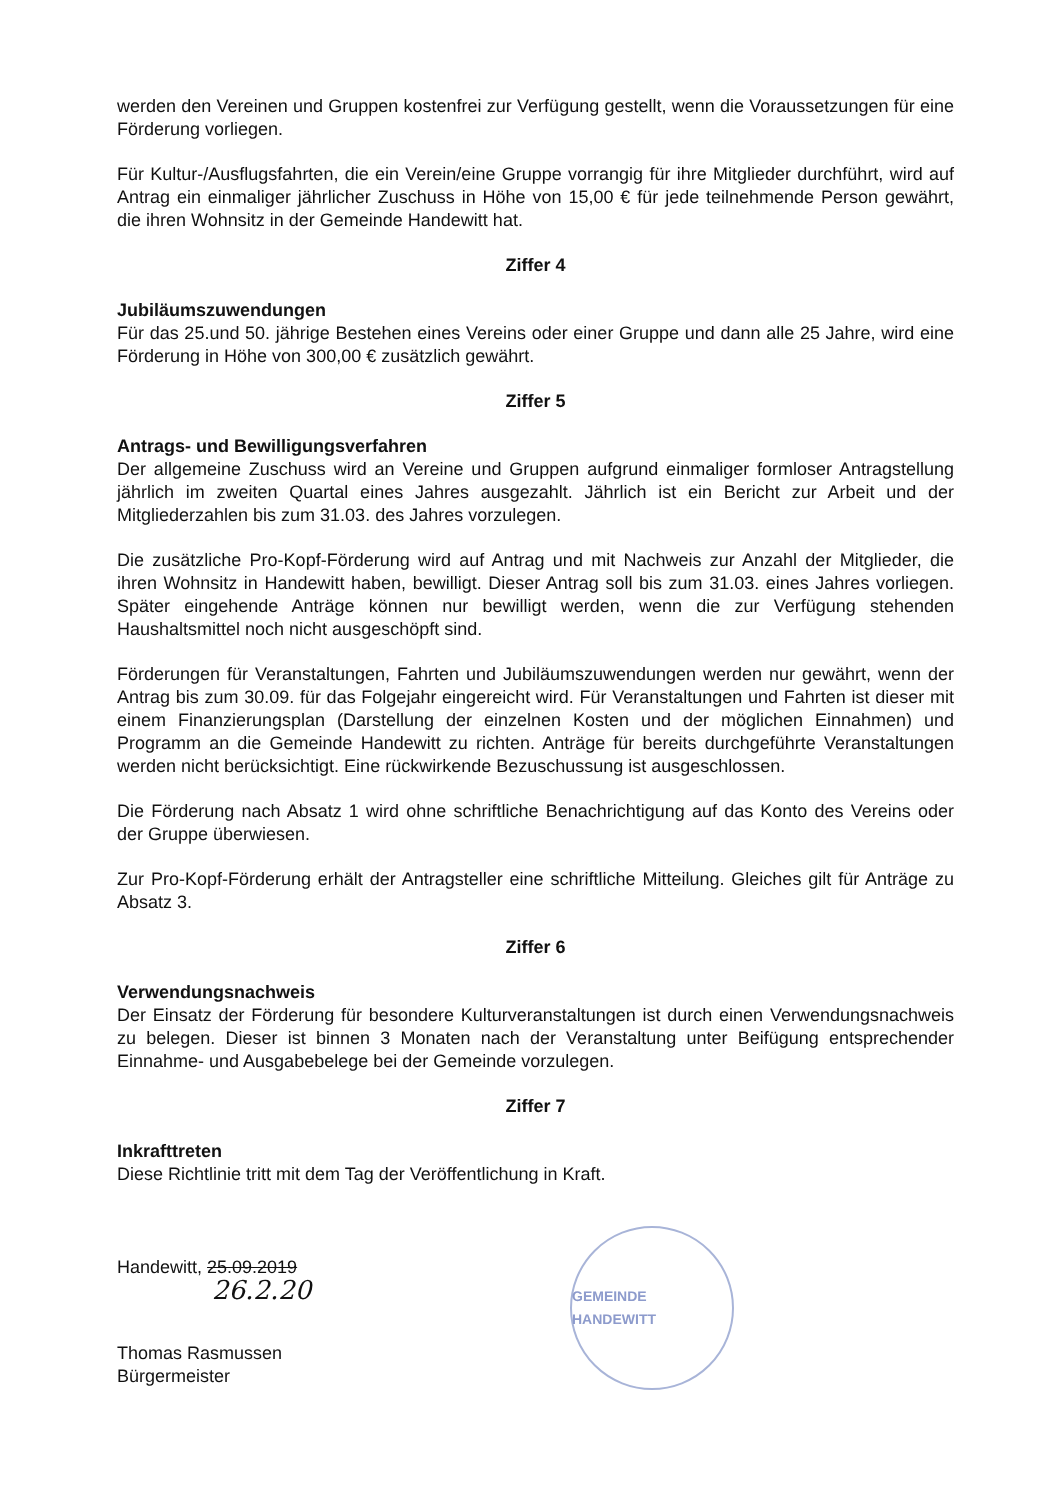werden den Vereinen und Gruppen kostenfrei zur Verfügung gestellt, wenn die Voraussetzungen für eine Förderung vorliegen.
Für Kultur-/Ausflugsfahrten, die ein Verein/eine Gruppe vorrangig für ihre Mitglieder durchführt, wird auf Antrag ein einmaliger jährlicher Zuschuss in Höhe von 15,00 € für jede teilnehmende Person gewährt, die ihren Wohnsitz in der Gemeinde Handewitt hat.
Ziffer 4
Jubiläumszuwendungen
Für das 25.und 50. jährige Bestehen eines Vereins oder einer Gruppe und dann alle 25 Jahre, wird eine Förderung in Höhe von 300,00 € zusätzlich gewährt.
Ziffer 5
Antrags- und Bewilligungsverfahren
Der allgemeine Zuschuss wird an Vereine und Gruppen aufgrund einmaliger formloser Antragstellung jährlich im zweiten Quartal eines Jahres ausgezahlt. Jährlich ist ein Bericht zur Arbeit und der Mitgliederzahlen bis zum 31.03. des Jahres vorzulegen.
Die zusätzliche Pro-Kopf-Förderung wird auf Antrag und mit Nachweis zur Anzahl der Mitglieder, die ihren Wohnsitz in Handewitt haben, bewilligt. Dieser Antrag soll bis zum 31.03. eines Jahres vorliegen. Später eingehende Anträge können nur bewilligt werden, wenn die zur Verfügung stehenden Haushaltsmittel noch nicht ausgeschöpft sind.
Förderungen für Veranstaltungen, Fahrten und Jubiläumszuwendungen werden nur gewährt, wenn der Antrag bis zum 30.09. für das Folgejahr eingereicht wird. Für Veranstaltungen und Fahrten ist dieser mit einem Finanzierungsplan (Darstellung der einzelnen Kosten und der möglichen Einnahmen) und Programm an die Gemeinde Handewitt zu richten. Anträge für bereits durchgeführte Veranstaltungen werden nicht berücksichtigt. Eine rückwirkende Bezuschussung ist ausgeschlossen.
Die Förderung nach Absatz 1 wird ohne schriftliche Benachrichtigung auf das Konto des Vereins oder der Gruppe überwiesen.
Zur Pro-Kopf-Förderung erhält der Antragsteller eine schriftliche Mitteilung. Gleiches gilt für Anträge zu Absatz 3.
Ziffer 6
Verwendungsnachweis
Der Einsatz der Förderung für besondere Kulturveranstaltungen ist durch einen Verwendungsnachweis zu belegen. Dieser ist binnen 3 Monaten nach der Veranstaltung unter Beifügung entsprechender Einnahme- und Ausgabebelege bei der Gemeinde vorzulegen.
Ziffer 7
Inkrafttreten
Diese Richtlinie tritt mit dem Tag der Veröffentlichung in Kraft.
Handewitt, 25.09.2019
26.2.20
Thomas Rasmussen
Bürgermeister
GEMEINDE HANDEWITT